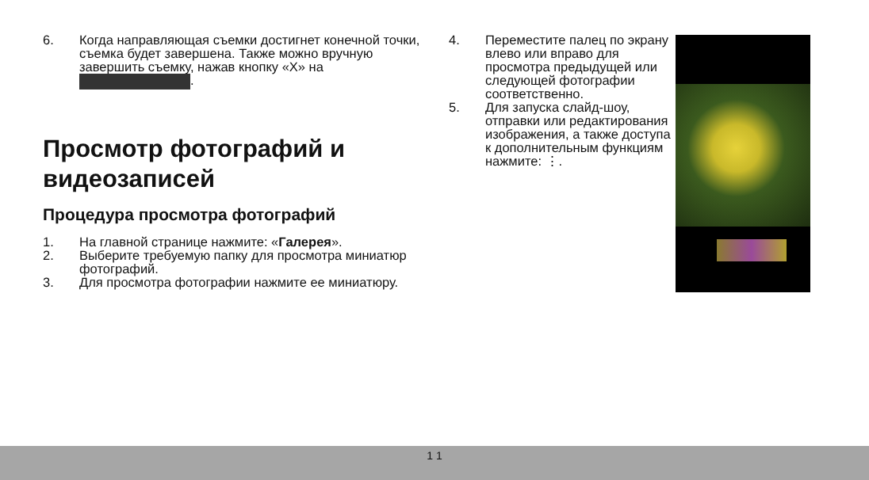6. Когда направляющая съемки достигнет конечной точки, съемка будет завершена. Также можно вручную завершить съемку, нажав кнопку «X» на .
Просмотр фотографий и видеозаписей
Процедура просмотра фотографий
1. На главной странице нажмите: «Галерея».
2. Выберите требуемую папку для просмотра миниатюр фотографий.
3. Для просмотра фотографии нажмите ее миниатюру.
4. Переместите палец по экрану влево или вправо для просмотра предыдущей или следующей фотографии соответственно.
5. Для запуска слайд-шоу, отправки или редактирования изображения, а также доступа к дополнительным функциям нажмите: ⋮.
1 1